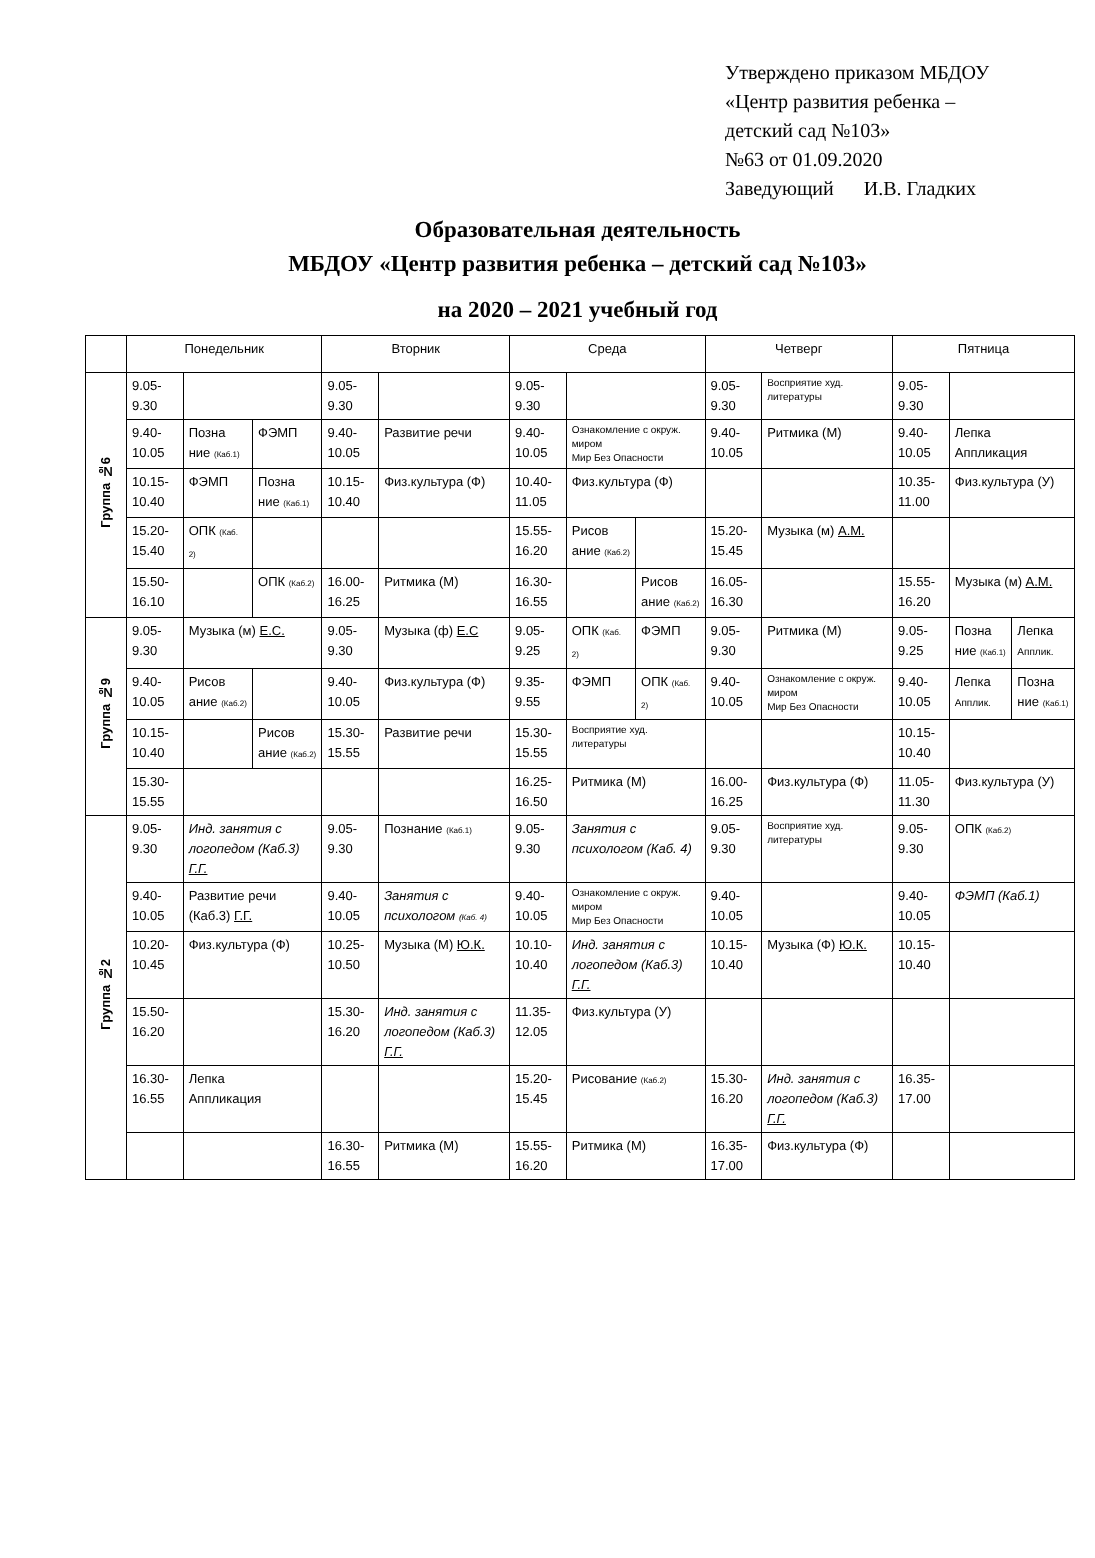Утверждено приказом МБДОУ
«Центр развития ребенка –
детский сад №103»
№63 от 01.09.2020
Заведующий И.В. Гладких
Образовательная деятельность
МБДОУ «Центр развития ребенка – детский сад №103»
на 2020 – 2021 учебный год
| | Понедельник | | | Вторник | | Среда | | | Четверг | | Пятница | | |
| --- | --- | --- | --- | --- | --- | --- | --- | --- | --- | --- | --- | --- | --- |
| Группа №6 | 9.05-9.30 | | | 9.05-9.30 | | 9.05-9.30 | | | 9.05-9.30 | Восприятие худ. литературы | 9.05-9.30 | | |
| | 9.40-10.05 | Позна ние (Каб.1) | ФЭМП | 9.40-10.05 | Развитие речи | 9.40-10.05 | Ознакомление с окруж. миром Мир Без Опасности | | 9.40-10.05 | Ритмика (М) | 9.40-10.05 | Лепка Аппликация | |
| | 10.15-10.40 | ФЭМП | Позна ние (Каб.1) | 10.15-10.40 | Физ.культура (Ф) | 10.40-11.05 | Физ.культура (Ф) | | | | 10.35-11.00 | Физ.культура (У) | |
| | 15.20-15.40 | ОПК (Каб. 2) | | | | 15.55-16.20 | Рисов ание (Каб.2) | | 15.20-15.45 | Музыка (м) А.М. | | | |
| | 15.50-16.10 | | ОПК (Каб.2) | 16.00-16.25 | Ритмика (М) | 16.30-16.55 | | Рисов ание (Каб.2) | 16.05-16.30 | | 15.55-16.20 | Музыка (м) А.М. | |
| Группа №9 | 9.05-9.30 | Музыка (м) Е.С. | | 9.05-9.30 | Музыка (ф) Е.С | 9.05-9.25 | ОПК (Каб. 2) | ФЭМП | 9.05-9.30 | Ритмика (М) | 9.05-9.25 | Позна ние (Каб.1) | Лепка Апплик. |
| | 9.40-10.05 | Рисов ание (Каб.2) | | 9.40-10.05 | Физ.культура (Ф) | 9.35-9.55 | ФЭМП | ОПК (Каб. 2) | 9.40-10.05 | Ознакомление с окруж. миром Мир Без Опасности | 9.40-10.05 | Лепка Апплик. | Позна ние (Каб.1) |
| | 10.15-10.40 | | Рисов ание (Каб.2) | 15.30-15.55 | Развитие речи | 15.30-15.55 | Восприятие худ. литературы | | | | 10.15-10.40 | | |
| | 15.30-15.55 | | | | | 16.25-16.50 | Ритмика (М) | | 16.00-16.25 | Физ.культура (Ф) | 11.05-11.30 | Физ.культура (У) | |
| Группа №2 | 9.05-9.30 | Инд. занятия с логопедом (Каб.3) Г.Г. | | 9.05-9.30 | Познание (Каб.1) | 9.05-9.30 | Занятия с психологом (Каб. 4) | | 9.05-9.30 | Восприятие худ. литературы | 9.05-9.30 | ОПК (Каб.2) | |
| | 9.40-10.05 | Развитие речи (Каб.3) Г.Г. | | 9.40-10.05 | Занятия с психологом (Каб. 4) | 9.40-10.05 | Ознакомление с окруж. миром Мир Без Опасности | | 9.40-10.05 | | 9.40-10.05 | ФЭМП (Каб.1) | |
| | 10.20-10.45 | Физ.культура (Ф) | | 10.25-10.50 | Музыка (М) Ю.К. | 10.10-10.40 | Инд. занятия с логопедом (Каб.3) Г.Г. | | 10.15-10.40 | Музыка (Ф) Ю.К. | 10.15-10.40 | | |
| | 15.50-16.20 | | | 15.30-16.20 | Инд. занятия с логопедом (Каб.3) Г.Г. | 11.35-12.05 | Физ.культура (У) | | | | | | |
| | 16.30-16.55 | Лепка Аппликация | | | | 15.20-15.45 | Рисование (Каб.2) | | 15.30-16.20 | Инд. занятия с логопедом (Каб.3) Г.Г. | 16.35-17.00 | | |
| | | | | 16.30-16.55 | Ритмика (М) | 15.55-16.20 | Ритмика (М) | | 16.35-17.00 | Физ.культура (Ф) | | | |